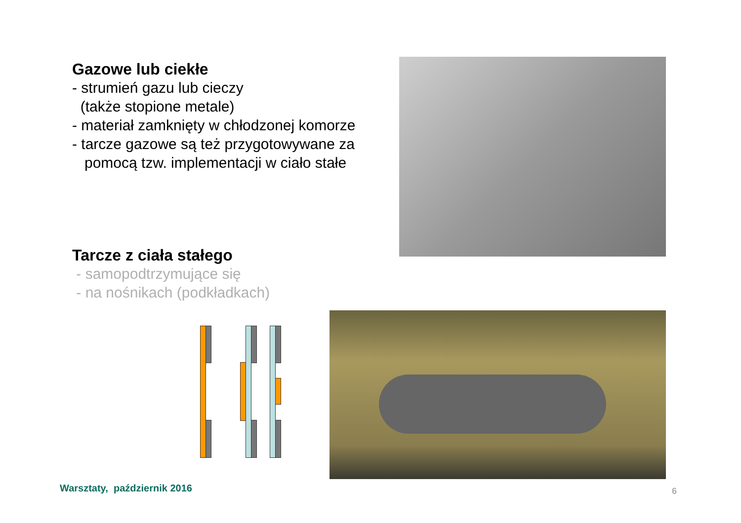Gazowe lub ciekłe
- strumień gazu lub cieczy
(także stopione metale)
- materiał zamknięty w chłodzonej komorze
- tarcze gazowe są też przygotowywane za
pomocą tzw. implementacji w ciało stałe
Tarcze z ciała stałego
- samopodtrzymujące się
- na nośnikach (podkładkach)
Warsztaty, październik 2016 6